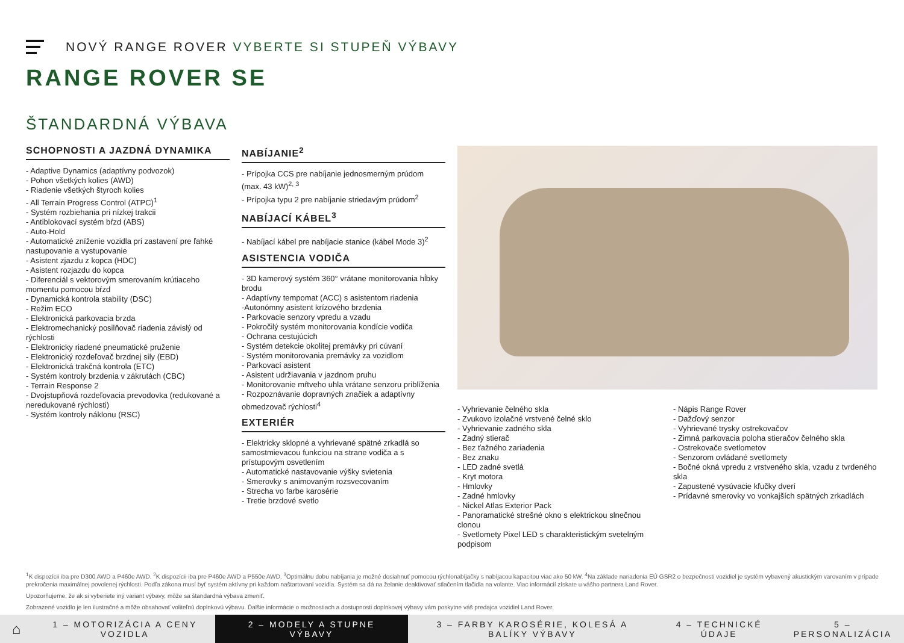NOVÝ RANGE ROVER VYBERTE SI STUPEŇ VÝBAVY
RANGE ROVER SE
ŠTANDARDNÁ VÝBAVA
SCHOPNOSTI A JAZDNÁ DYNAMIKA
- Adaptive Dynamics (adaptívny podvozok)
- Pohon všetkých kolies (AWD)
- Riadenie všetkých štyroch kolies
- All Terrain Progress Control (ATPC)<sup>1</sup>
- Systém rozbiehania pri nízkej trakcii
- Antiblokovací systém bŕzd (ABS)
- Auto-Hold
- Automatické zníženie vozidla pri zastavení pre ľahké nastupovanie a vystupovanie
- Asistent zjazdu z kopca (HDC)
- Asistent rozjazdu do kopca
- Diferenciál s vektorovým smerovaním krútiaceho momentu pomocou bŕzd
- Dynamická kontrola stability (DSC)
- Režim ECO
- Elektronická parkovacia brzda
- Elektromechanický posilňovač riadenia závislý od rýchlosti
- Elektronicky riadené pneumatické pruženie
- Elektronický rozdeľovač brzdnej sily (EBD)
- Elektronická trakčná kontrola (ETC)
- Systém kontroly brzdenia v zákrutách (CBC)
- Terrain Response 2
- Dvojstupňová rozdeľovacia prevodovka (redukované a neredukované rýchlosti)
- Systém kontroly náklonu (RSC)
NABÍJANIE<sup>2</sup>
- Prípojka CCS pre nabíjanie jednosmerným prúdom (max. 43 kW)<sup>2, 3</sup>
- Prípojka typu 2 pre nabíjanie striedavým prúdom<sup>2</sup>
NABÍJACÍ KÁBEL<sup>3</sup>
- Nabíjací kábel pre nabíjacie stanice (kábel Mode 3)<sup>2</sup>
ASISTENCIA VODIČA
- 3D kamerový systém 360° vrátane monitorovania hĺbky brodu
- Adaptívny tempomat (ACC) s asistentom riadenia
-Autonómny asistent krízového brzdenia
- Parkovacie senzory vpredu a vzadu
- Pokročilý systém monitorovania kondície vodiča
- Ochrana cestujúcich
- Systém detekcie okolitej premávky pri cúvaní
- Systém monitorovania premávky za vozidlom
- Parkovací asistent
- Asistent udržiavania v jazdnom pruhu
- Monitorovanie mŕtveho uhla vrátane senzoru priblíženia
- Rozpoznávanie dopravných značiek a adaptívny obmedzovač rýchlosti<sup>4</sup>
EXTERIÉR
- Elektricky sklopné a vyhrievané spätné zrkadlá so samostmievacou funkciou na strane vodiča a s prístupovým osvetlením
- Automatické nastavovanie výšky svietenia
- Smerovky s animovaným rozsvecovaním
- Strecha vo farbe karosérie
- Tretie brzdové svetlo
- Vyhrievanie čelného skla
- Zvukovo izolačné vrstvené čelné sklo
- Vyhrievanie zadného skla
- Zadný stierač
- Bez ťažného zariadenia
- Bez znaku
- LED zadné svetlá
- Kryt motora
- Hmlovky
- Zadné hmlovky
- Nickel Atlas Exterior Pack
- Panoramatické strešné okno s elektrickou slnečnou clonou
- Svetlomety Pixel LED s charakteristickým svetelným podpisom
- Nápis Range Rover
- Dažďový senzor
- Vyhrievané trysky ostrekovačov
- Zimná parkovacia poloha stieračov čelného skla
- Ostrekovače svetlometov
- Senzorom ovládané svetlomety
- Bočné okná vpredu z vrstveného skla, vzadu z tvrdeného skla
- Zapustené vysúvacie kľučky dverí
- Prídavné smerovky vo vonkajších spätných zrkadlách
<sup>1</sup> K dispozícii iba pre D300 AWD a P460e AWD. <sup>2</sup>K dispozícii iba pre P460e AWD a P550e AWD. <sup>3</sup>Optimálnu dobu nabíjania je možné dosiahnuť pomocou rýchlonabíjačky s nabíjacou kapacitou viac ako 50 kW. <sup>4</sup>Na základe nariadenia EÚ GSR2 o bezpečnosti vozidiel je systém vybavený akustickým varovaním v prípade prekročenia maximálnej povolenej rýchlosti. Podľa zákona musí byť systém aktívny pri každom naštartovaní vozidla. Systém sa dá na želanie deaktivovať stlačením tlačidla na volante. Viac informácií získate u vášho partnera Land Rover.
Upozorňujeme, že ak si vyberiete iný variant výbavy, môže sa štandardná výbava zmeniť.
Zobrazené vozidlo je len ilustračné a môže obsahovať voliteľnú doplnkovú výbavu. Ďalšie informácie o možnostiach a dostupnosti doplnkovej výbavy vám poskytne váš predajca vozidiel Land Rover.
⌂
1 – MOTORIZÁCIA A CENY VOZIDLA
2 – MODELY A STUPNE VÝBAVY
3 – FARBY KAROSÉRIE, KOLESÁ A BALÍKY VÝBAVY
4 – TECHNICKÉ ÚDAJE 5 – PERSONALIZÁCIA